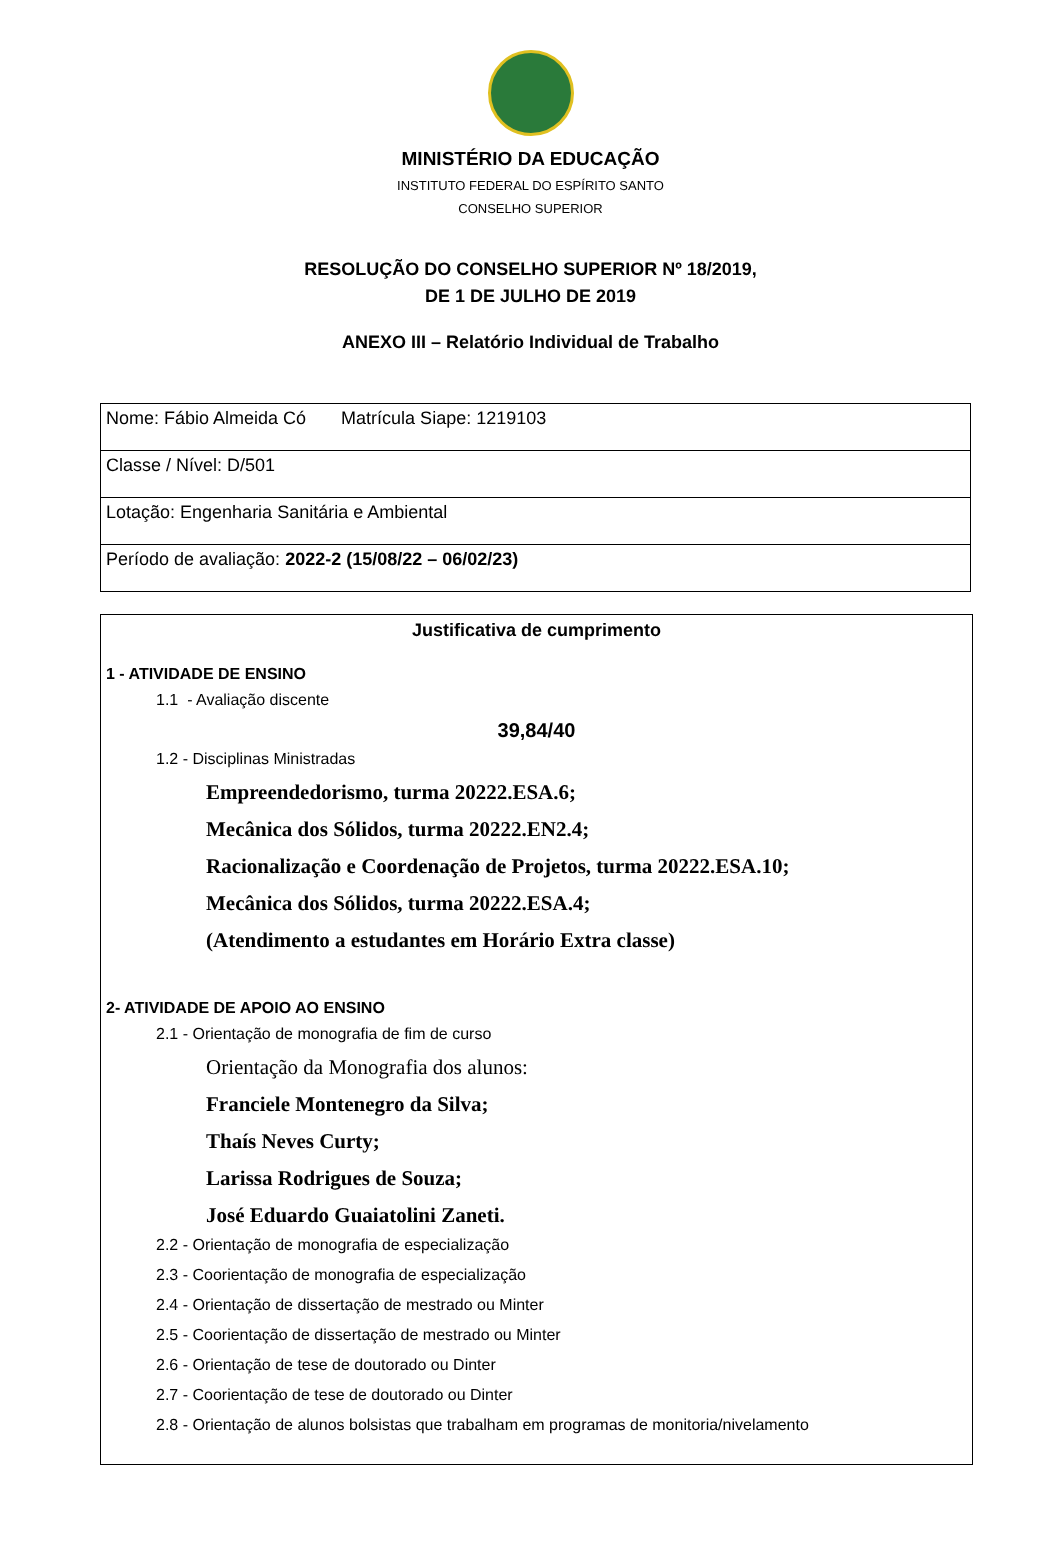MINISTÉRIO DA EDUCAÇÃO
INSTITUTO FEDERAL DO ESPÍRITO SANTO
CONSELHO SUPERIOR
RESOLUÇÃO DO CONSELHO SUPERIOR Nº 18/2019,
DE 1 DE JULHO DE 2019
ANEXO III – Relatório Individual de Trabalho
| Nome: Fábio Almeida Có Matrícula Siape: 1219103 |
| Classe / Nível: D/501 |
| Lotação: Engenharia Sanitária e Ambiental |
| Período de avaliação: 2022-2 (15/08/22 – 06/02/23) |
Justificativa de cumprimento
1 - ATIVIDADE DE ENSINO
1.1 - Avaliação discente
39,84/40
1.2 - Disciplinas Ministradas
Empreendedorismo, turma 20222.ESA.6;
Mecânica dos Sólidos, turma 20222.EN2.4;
Racionalização e Coordenação de Projetos, turma 20222.ESA.10;
Mecânica dos Sólidos, turma 20222.ESA.4;
(Atendimento a estudantes em Horário Extra classe)
2- ATIVIDADE DE APOIO AO ENSINO
2.1 - Orientação de monografia de fim de curso
Orientação da Monografia dos alunos:
Franciele Montenegro da Silva;
Thaís Neves Curty;
Larissa Rodrigues de Souza;
José Eduardo Guaiatolini Zaneti.
2.2 - Orientação de monografia de especialização
2.3 - Coorientação de monografia de especialização
2.4 - Orientação de dissertação de mestrado ou Minter
2.5 - Coorientação de dissertação de mestrado ou Minter
2.6 - Orientação de tese de doutorado ou Dinter
2.7 - Coorientação de tese de doutorado ou Dinter
2.8 - Orientação de alunos bolsistas que trabalham em programas de monitoria/nivelamento